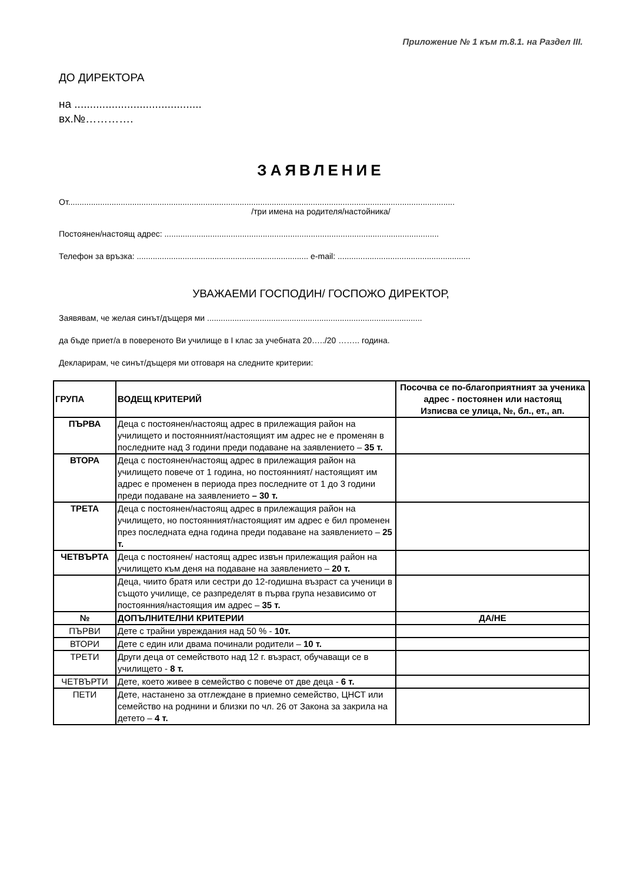Приложение № 1 към т.8.1. на Раздел III.
ДО ДИРЕКТОРА
на .........................................
вх.№………….
ЗАЯВЛЕНИЕ
От.........................................................................................................................................................................
/три имена на родителя/настойника/
Постоянен/настоящ адрес: ........................................................................................................................
Телефон за връзка: ........................................................................... e-mail: ..........................................................
УВАЖАЕМИ ГОСПОДИН/ ГОСПОЖО ДИРЕКТОР,
Заявявам, че желая синът/дъщеря ми ..............................................................................................
да бъде приет/а в повереното Ви училище в I клас за учебната 20…../20 …….. година.
Декларирам, че синът/дъщеря ми отговаря на следните критерии:
| ГРУПА | ВОДЕЩ КРИТЕРИЙ | Посочва се по-благоприятният за ученика адрес - постоянен или настоящ Изписва се улица, №, бл., ет., ап. |
| --- | --- | --- |
| ПЪРВА | Деца с постоянен/настоящ адрес в прилежащия район на училището и постоянният/настоящият им адрес не е променян в последните над 3 години преди подаване на заявлението – 35 т. | |
| ВТОРА | Деца с постоянен/настоящ адрес в прилежащия район на училището повече от 1 година, но постоянният/ настоящият им адрес е променен в периода през последните от 1 до 3 години преди подаване на заявлението – 30 т. | |
| ТРЕТА | Деца с постоянен/настоящ адрес в прилежащия район на училището, но постоянният/настоящият им адрес е бил променен през последната една година преди подаване на заявлението – 25 т. | |
| ЧЕТВЪРТА | Деца с постоянен/ настоящ адрес извън прилежащия район на училището към деня на подаване на заявлението – 20 т. | |
| | Деца, чиито братя или сестри до 12-годишна възраст са ученици в същото училище, се разпределят в първа група независимо от постоянния/настоящия им адрес – 35 т. | |
| № | ДОПЪЛНИТЕЛНИ КРИТЕРИИ | ДА/НЕ |
| ПЪРВИ | Дете с трайни увреждания над 50 % - 10т. | |
| ВТОРИ | Дете с един или двама починали родители – 10 т. | |
| ТРЕТИ | Други деца от семейството над 12 г. възраст, обучаващи се в училището - 8 т. | |
| ЧЕТВЪРТИ | Дете, което живее в семейство с повече от две деца - 6 т. | |
| ПЕТИ | Дете, настанено за отглеждане в приемно семейство, ЦНСТ или семейство на роднини и близки по чл. 26 от Закона за закрила на детето – 4 т. | |